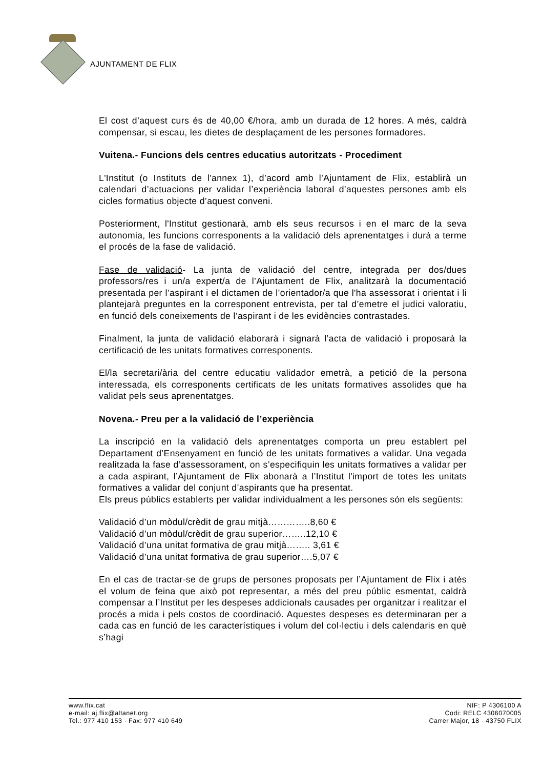AJUNTAMENT DE FLIX
El cost d’aquest curs és de 40,00 €/hora, amb un durada de 12 hores. A més, caldrà compensar, si escau, les dietes de desplaçament de les persones formadores.
Vuitena.- Funcions dels centres educatius autoritzats - Procediment
L'Institut (o Instituts de l'annex 1), d’acord amb l’Ajuntament de Flix, establirà un calendari d’actuacions per validar l’experiència laboral d’aquestes persones amb els cicles formatius objecte d’aquest conveni.
Posteriorment, l'Institut gestionarà, amb els seus recursos i en el marc de la seva autonomia, les funcions corresponents a la validació dels aprenentatges i durà a terme el procés de la fase de validació.
Fase de validació- La junta de validació del centre, integrada per dos/dues professors/res i un/a expert/a de l’Ajuntament de Flix, analitzarà la documentació presentada per l’aspirant i el dictamen de l’orientador/a que l'ha assessorat i orientat i li plantejarà preguntes en la corresponent entrevista, per tal d’emetre el judici valoratiu, en funció dels coneixements de l’aspirant i de les evidències contrastades.
Finalment, la junta de validació elaborarà i signarà l’acta de validació i proposarà la certificació de les unitats formatives corresponents.
El/la secretari/ària del centre educatiu validador emetrà, a petició de la persona interessada, els corresponents certificats de les unitats formatives assolides que ha validat pels seus aprenentatges.
Novena.- Preu per a la validació de l’experiència
La inscripció en la validació dels aprenentatges comporta un preu establert pel Departament d’Ensenyament en funció de les unitats formatives a validar. Una vegada realitzada la fase d’assessorament, on s’especifiquin les unitats formatives a validar per a cada aspirant, l’Ajuntament de Flix abonarà a l’Institut l'import de totes les unitats formatives a validar del conjunt d’aspirants que ha presentat.
Els preus públics establerts per validar individualment a les persones són els següents:
Validació d’un mòdul/crèdit de grau mitjà…………..8,60 €
Validació d’un mòdul/crèdit de grau superior……..12,10 €
Validació d’una unitat formativa de grau mitjà…….. 3,61 €
Validació d’una unitat formativa de grau superior….5,07 €
En el cas de tractar-se de grups de persones proposats per l’Ajuntament de Flix i atès el volum de feina que això pot representar, a més del preu públic esmentat, caldrà compensar a l’Institut per les despeses addicionals causades per organitzar i realitzar el procés a mida i pels costos de coordinació. Aquestes despeses es determinaran per a cada cas en funció de les característiques i volum del col·lectiu i dels calendaris en què s’hagi
www.flix.cat
e-mail: aj.flix@altanet.org
Tel.: 977 410 153 · Fax: 977 410 649
NIF: P 4306100 A
Codi: RELC 4306070005
Carrer Major, 18 · 43750 FLIX